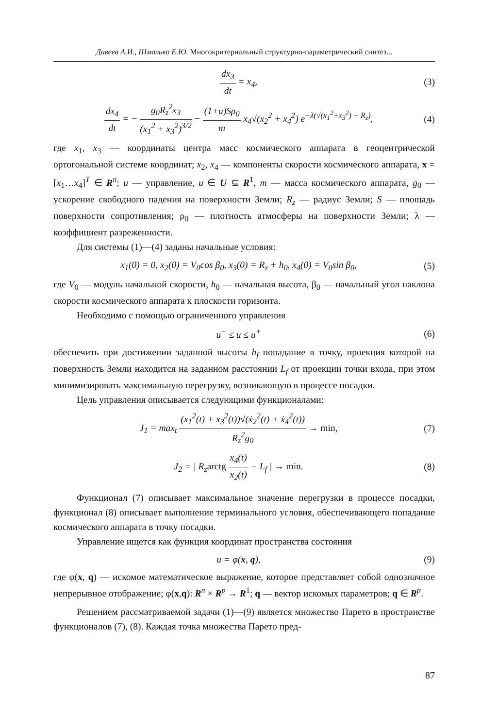Дивеев А.И., Шмалько Е.Ю. Многокритериальный структурно-параметрический синтез...
dx<sub>3</sub> dt = x<sub>4</sub>, (3)
dx<sub>4</sub> dt = − g<sub>0</sub>R<sub>z</sub><sup>2</sup>x<sub>3</sub> (x<sub>1</sub><sup>2</sup> + x<sub>3</sub><sup>2</sup>)<sup>3/2</sup> − (1+u)Sρ<sub>0</sub> m x<sub>4</sub>√(x<sub>2</sub><sup>2</sup> + x<sub>4</sub><sup>2</sup>) e<sup>−λ(√(x<sub>1</sub><sup>2</sup>+x<sub>3</sub><sup>2</sup>) − R<sub>z</sub>)</sup>,
(4)
где x<sub>1</sub>, x<sub>3</sub> — координаты центра масс космического аппарата в геоцентрической ортогональной системе координат; x<sub>2</sub>, x<sub>4</sub> — компоненты скорости космического аппарата, x = [x<sub>1</sub>…x<sub>4</sub>]<sup>T</sup> ∈ R<sup>n</sup>; u — управление, u ∈ U ⊆ R<sup>1</sup>, m — масса космического аппарата, g<sub>0</sub> — ускорение свободного падения на поверхности Земли; R<sub>z</sub> — радиус Земли; S — площадь поверхности сопротивления; ρ<sub>0</sub> — плотность атмосферы на поверхности Земли; λ — коэффициент разреженности.
Для системы (1)—(4) заданы начальные условия:
x<sub>1</sub>(0) = 0, x<sub>2</sub>(0) = V<sub>0</sub>cos β<sub>0</sub>, x<sub>3</sub>(0) = R<sub>z</sub> + h<sub>0</sub>, x<sub>4</sub>(0) = V<sub>0</sub>sin β<sub>0</sub>,
(5)
где V<sub>0</sub> — модуль начальной скорости, h<sub>0</sub> — начальная высота, β<sub>0</sub> — начальный угол наклона скорости космического аппарата к плоскости горизонта.
Необходимо с помощью ограниченного управления
u<sup>−</sup> ≤ u ≤ u<sup>+</sup> (6)
обеспечить при достижении заданной высоты h<sub>f</sub> попадание в точку, проекция которой на поверхность Земли находится на заданном расстоянии L<sub>f</sub> от проекции точки входа, при этом минимизировать максимальную перегрузку, возникающую в процессе посадки.
Цель управления описывается следующими функционалами:
J<sub>1</sub> = max<sub>t</sub> (x<sub>1</sub><sup>2</sup>(t) + x<sub>3</sub><sup>2</sup>(t))√(ẋ<sub>2</sub><sup>2</sup>(t) + ẋ<sub>4</sub><sup>2</sup>(t)) R<sub>z</sub><sup>2</sup>g<sub>0</sub> → min,
(7)
J<sub>2</sub> = | R<sub>z</sub>arctg x<sub>4</sub>(t) x<sub>2</sub>(t) − L<sub>f</sub> | → min.
(8)
Функционал (7) описывает максимальное значение перегрузки в процессе посадки, функционал (8) описывает выполнение терминального условия, обеспечивающего попадание космического аппарата в точку посадки.
Управление ищется как функция координат пространства состояния
u = φ(x, q), (9)
где φ(x, q) — искомое математическое выражение, которое представляет собой однозначное непрерывное отображение; φ(x,q): R<sup>n</sup> × R<sup>p</sup> → R<sup>1</sup>; q — вектор искомых параметров; q ∈ R<sup>p</sup>.
Решением рассматриваемой задачи (1)—(9) является множество Парето в пространстве функционалов (7), (8). Каждая точка множества Парето пред-
87